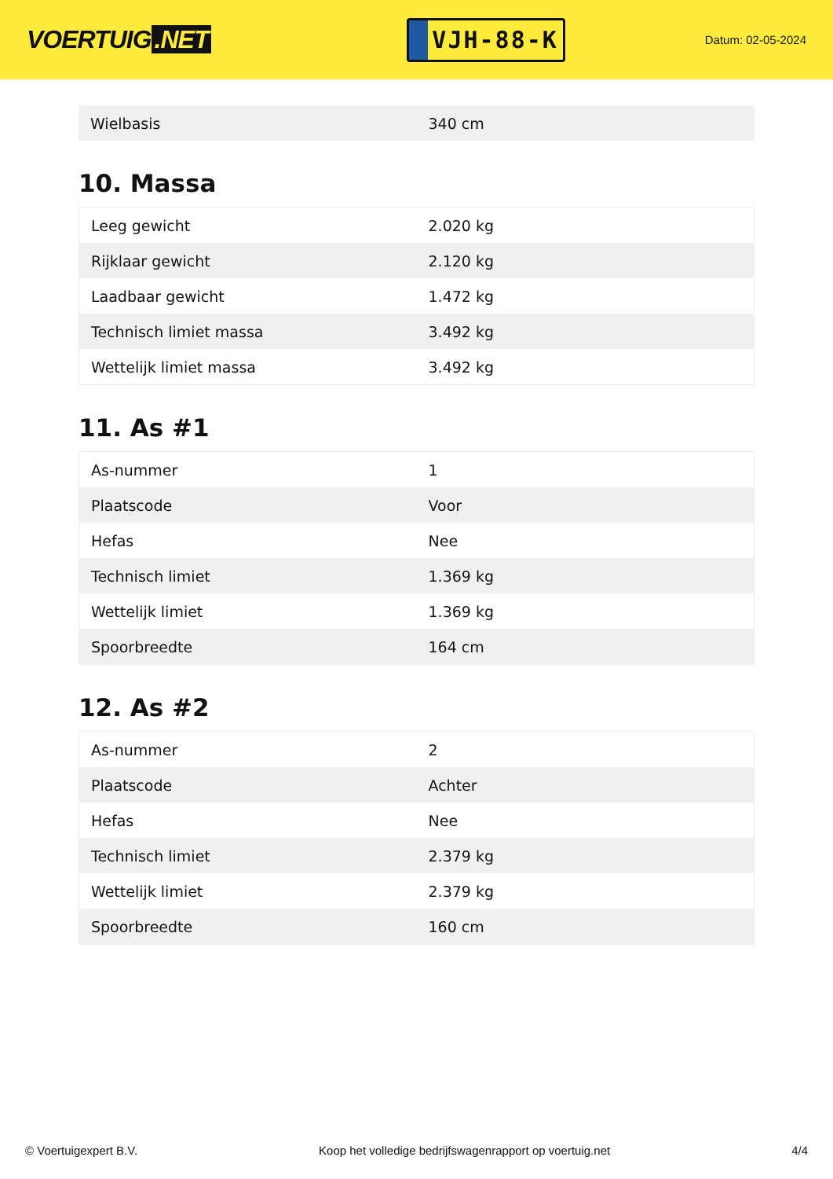VOERTUIG.NET
VJH-88-K
Datum: 02-05-2024
| Wielbasis | 340 cm |
10. Massa
| Leeg gewicht | 2.020 kg |
| Rijklaar gewicht | 2.120 kg |
| Laadbaar gewicht | 1.472 kg |
| Technisch limiet massa | 3.492 kg |
| Wettelijk limiet massa | 3.492 kg |
11. As #1
| As-nummer | 1 |
| Plaatscode | Voor |
| Hefas | Nee |
| Technisch limiet | 1.369 kg |
| Wettelijk limiet | 1.369 kg |
| Spoorbreedte | 164 cm |
12. As #2
| As-nummer | 2 |
| Plaatscode | Achter |
| Hefas | Nee |
| Technisch limiet | 2.379 kg |
| Wettelijk limiet | 2.379 kg |
| Spoorbreedte | 160 cm |
© Voertuigexpert B.V. Koop het volledige bedrijfswagenrapport op voertuig.net 4/4